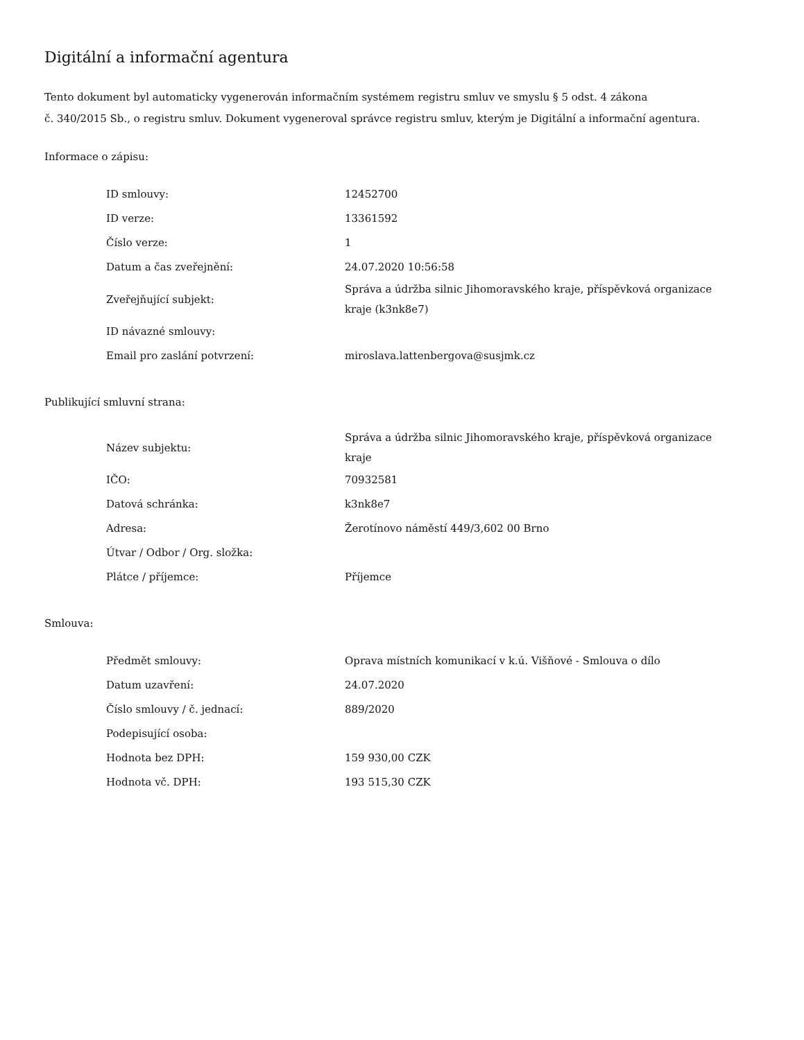Digitální a informační agentura
Tento dokument byl automaticky vygenerován informačním systémem registru smluv ve smyslu § 5 odst. 4 zákona
č. 340/2015 Sb., o registru smluv. Dokument vygeneroval správce registru smluv, kterým je Digitální a informační agentura.
Informace o zápisu:
| ID smlouvy: | 12452700 |
| ID verze: | 13361592 |
| Číslo verze: | 1 |
| Datum a čas zveřejnění: | 24.07.2020 10:56:58 |
| Zveřejňující subjekt: | Správa a údržba silnic Jihomoravského kraje, příspěvková organizace kraje (k3nk8e7) |
| ID návazné smlouvy: | |
| Email pro zaslání potvrzení: | miroslava.lattenbergova@susjmk.cz |
Publikující smluvní strana:
| Název subjektu: | Správa a údržba silnic Jihomoravského kraje, příspěvková organizace kraje |
| IČO: | 70932581 |
| Datová schránka: | k3nk8e7 |
| Adresa: | Žerotínovo náměstí 449/3,602 00 Brno |
| Útvar / Odbor / Org. složka: | |
| Plátce / příjemce: | Příjemce |
Smlouva:
| Předmět smlouvy: | Oprava místních komunikací v k.ú. Višňové - Smlouva o dílo |
| Datum uzavření: | 24.07.2020 |
| Číslo smlouvy / č. jednací: | 889/2020 |
| Podepisující osoba: | |
| Hodnota bez DPH: | 159 930,00 CZK |
| Hodnota vč. DPH: | 193 515,30 CZK |